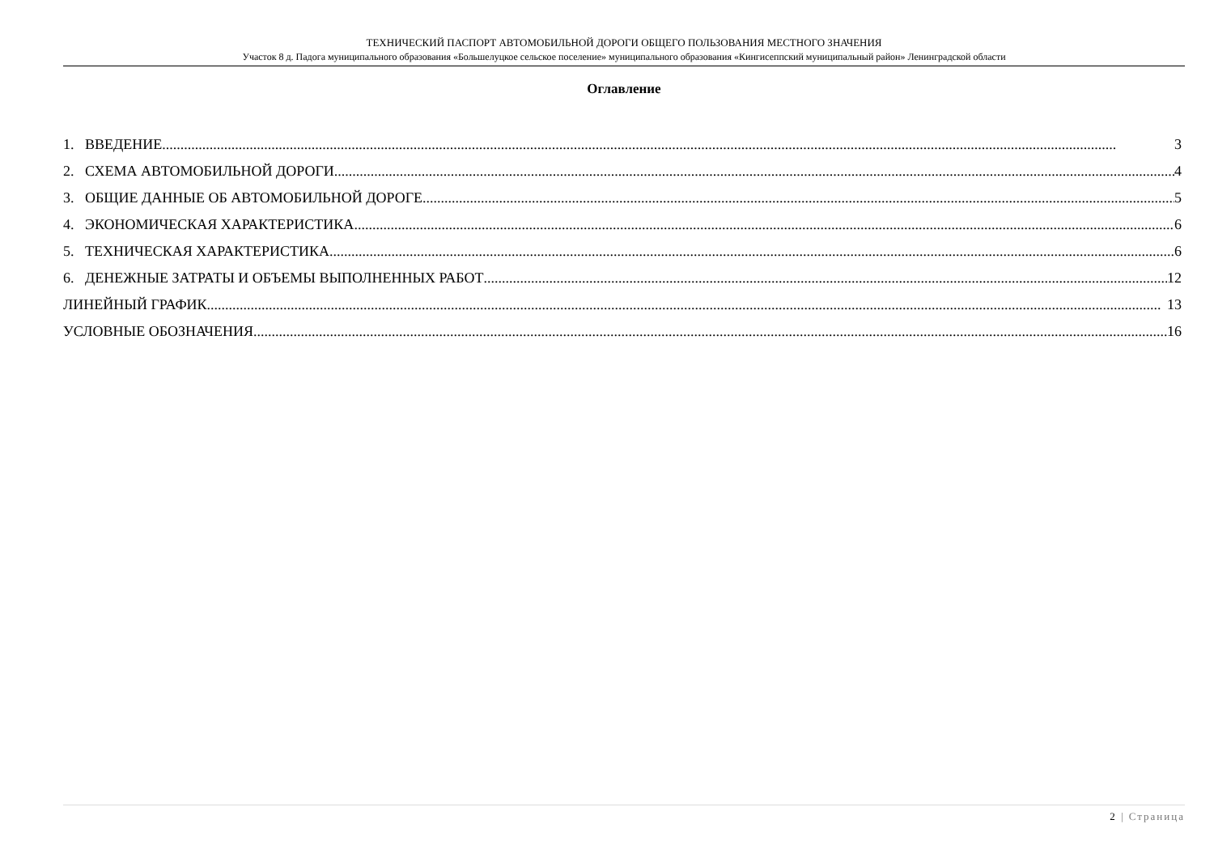ТЕХНИЧЕСКИЙ ПАСПОРТ АВТОМОБИЛЬНОЙ ДОРОГИ ОБЩЕГО ПОЛЬЗОВАНИЯ МЕСТНОГО ЗНАЧЕНИЯ
Участок 8 д. Падога муниципального образования «Большелуцкое сельское поселение» муниципального образования «Кингисеппский муниципальный район» Ленинградской области
Оглавление
1. ВВЕДЕНИЕ 3
2. СХЕМА АВТОМОБИЛЬНОЙ ДОРОГИ 4
3. ОБЩИЕ ДАННЫЕ ОБ АВТОМОБИЛЬНОЙ ДОРОГЕ 5
4. ЭКОНОМИЧЕСКАЯ ХАРАКТЕРИСТИКА 6
5. ТЕХНИЧЕСКАЯ ХАРАКТЕРИСТИКА 6
6. ДЕНЕЖНЫЕ ЗАТРАТЫ И ОБЪЕМЫ ВЫПОЛНЕННЫХ РАБОТ 12
ЛИНЕЙНЫЙ ГРАФИК 13
УСЛОВНЫЕ ОБОЗНАЧЕНИЯ 16
2 | Страница